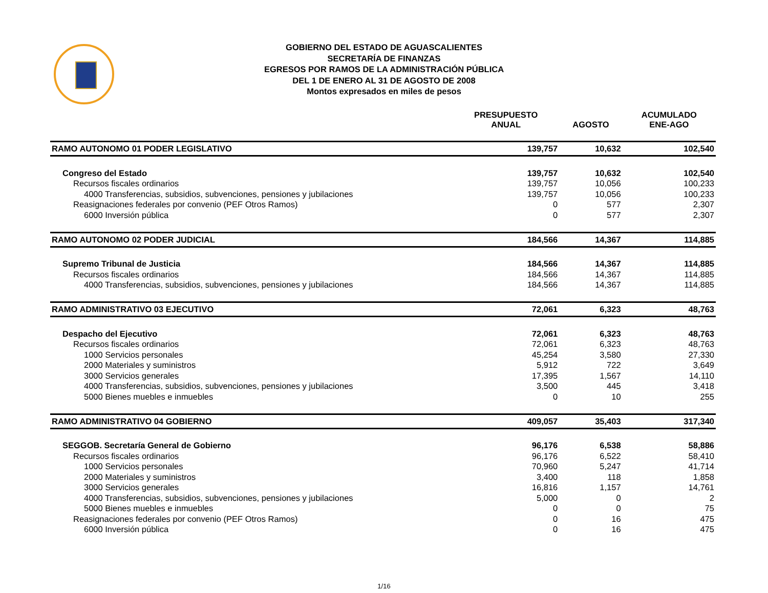GOBIERNO DEL ESTADO DE AGUASCALIENTES
SECRETARÍA DE FINANZAS
EGRESOS POR RAMOS DE LA ADMINISTRACIÓN PÚBLICA
DEL 1 DE ENERO AL 31 DE AGOSTO DE 2008
Montos expresados en miles de pesos
| | PRESUPUESTO ANUAL | AGOSTO | ACUMULADO ENE-AGO |
| --- | --- | --- | --- |
| RAMO AUTONOMO 01 PODER LEGISLATIVO | 139,757 | 10,632 | 102,540 |
| Congreso del Estado | 139,757 | 10,632 | 102,540 |
| Recursos fiscales ordinarios | 139,757 | 10,056 | 100,233 |
| 4000 Transferencias, subsidios, subvenciones, pensiones y jubilaciones | 139,757 | 10,056 | 100,233 |
| Reasignaciones federales por convenio (PEF Otros Ramos) | 0 | 577 | 2,307 |
| 6000 Inversión pública | 0 | 577 | 2,307 |
| RAMO AUTONOMO 02 PODER JUDICIAL | 184,566 | 14,367 | 114,885 |
| Supremo Tribunal de Justicia | 184,566 | 14,367 | 114,885 |
| Recursos fiscales ordinarios | 184,566 | 14,367 | 114,885 |
| 4000 Transferencias, subsidios, subvenciones, pensiones y jubilaciones | 184,566 | 14,367 | 114,885 |
| RAMO ADMINISTRATIVO 03 EJECUTIVO | 72,061 | 6,323 | 48,763 |
| Despacho del Ejecutivo | 72,061 | 6,323 | 48,763 |
| Recursos fiscales ordinarios | 72,061 | 6,323 | 48,763 |
| 1000 Servicios personales | 45,254 | 3,580 | 27,330 |
| 2000 Materiales y suministros | 5,912 | 722 | 3,649 |
| 3000 Servicios generales | 17,395 | 1,567 | 14,110 |
| 4000 Transferencias, subsidios, subvenciones, pensiones y jubilaciones | 3,500 | 445 | 3,418 |
| 5000 Bienes muebles e inmuebles | 0 | 10 | 255 |
| RAMO ADMINISTRATIVO 04 GOBIERNO | 409,057 | 35,403 | 317,340 |
| SEGGOB. Secretaría General de Gobierno | 96,176 | 6,538 | 58,886 |
| Recursos fiscales ordinarios | 96,176 | 6,522 | 58,410 |
| 1000 Servicios personales | 70,960 | 5,247 | 41,714 |
| 2000 Materiales y suministros | 3,400 | 118 | 1,858 |
| 3000 Servicios generales | 16,816 | 1,157 | 14,761 |
| 4000 Transferencias, subsidios, subvenciones, pensiones y jubilaciones | 5,000 | 0 | 2 |
| 5000 Bienes muebles e inmuebles | 0 | 0 | 75 |
| Reasignaciones federales por convenio (PEF Otros Ramos) | 0 | 16 | 475 |
| 6000 Inversión pública | 0 | 16 | 475 |
1/16